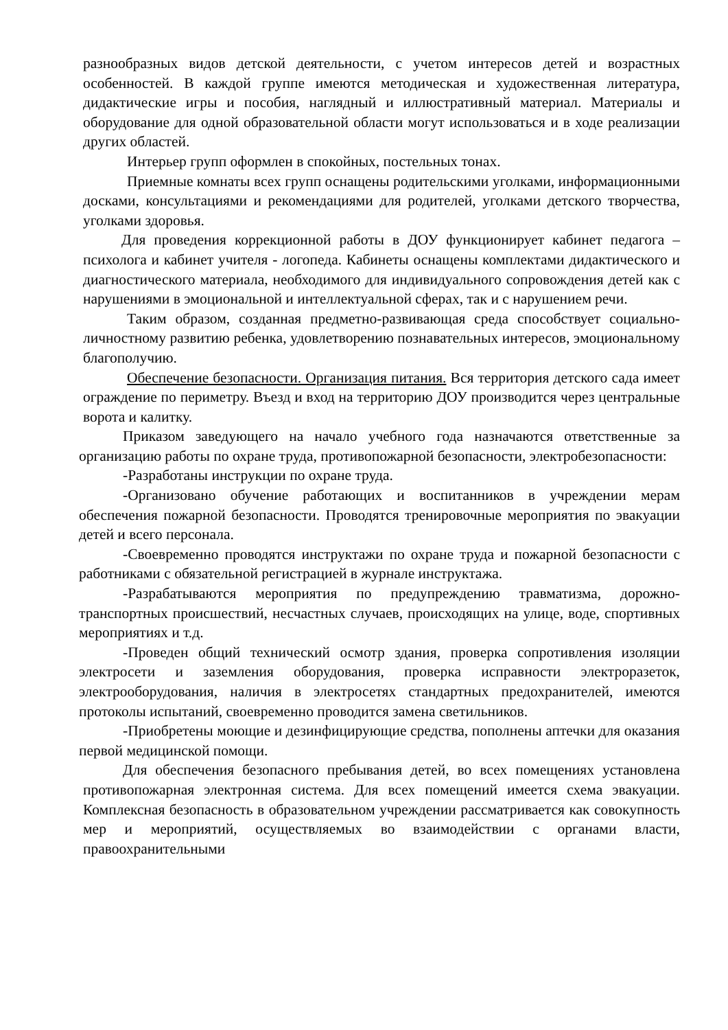разнообразных видов детской деятельности, с учетом интересов детей и возрастных особенностей. В каждой группе имеются методическая и художественная литература, дидактические игры и пособия, наглядный и иллюстративный материал. Материалы и оборудование для одной образовательной области могут использоваться и в ходе реализации других областей.
Интерьер групп оформлен в спокойных, постельных тонах.
Приемные комнаты всех групп оснащены родительскими уголками, информационными досками, консультациями и рекомендациями для родителей, уголками детского творчества, уголками здоровья.
Для проведения коррекционной работы в ДОУ функционирует кабинет педагога – психолога и кабинет учителя - логопеда. Кабинеты оснащены комплектами дидактического и диагностического материала, необходимого для индивидуального сопровождения детей как с нарушениями в эмоциональной и интеллектуальной сферах, так и с нарушением речи.
Таким образом, созданная предметно-развивающая среда способствует социально-личностному развитию ребенка, удовлетворению познавательных интересов, эмоциональному благополучию.
Обеспечение безопасности. Организация питания. Вся территория детского сада имеет ограждение по периметру. Въезд и вход на территорию ДОУ производится через центральные ворота и калитку.
Приказом заведующего на начало учебного года назначаются ответственные за организацию работы по охране труда, противопожарной безопасности, электробезопасности:
-Разработаны инструкции по охране труда.
-Организовано обучение работающих и воспитанников в учреждении мерам обеспечения пожарной безопасности. Проводятся тренировочные мероприятия по эвакуации детей и всего персонала.
-Своевременно проводятся инструктажи по охране труда и пожарной безопасности с работниками с обязательной регистрацией в журнале инструктажа.
-Разрабатываются мероприятия по предупреждению травматизма, дорожно- транспортных происшествий, несчастных случаев, происходящих на улице, воде, спортивных мероприятиях и т.д.
-Проведен общий технический осмотр здания, проверка сопротивления изоляции электросети и заземления оборудования, проверка исправности электроразеток, электрооборудования, наличия в электросетях стандартных предохранителей, имеются протоколы испытаний, своевременно проводится замена светильников.
-Приобретены моющие и дезинфицирующие средства, пополнены аптечки для оказания первой медицинской помощи.
Для обеспечения безопасного пребывания детей, во всех помещениях установлена противопожарная электронная система. Для всех помещений имеется схема эвакуации. Комплексная безопасность в образовательном учреждении рассматривается как совокупность мер и мероприятий, осуществляемых во взаимодействии с органами власти, правоохранительными